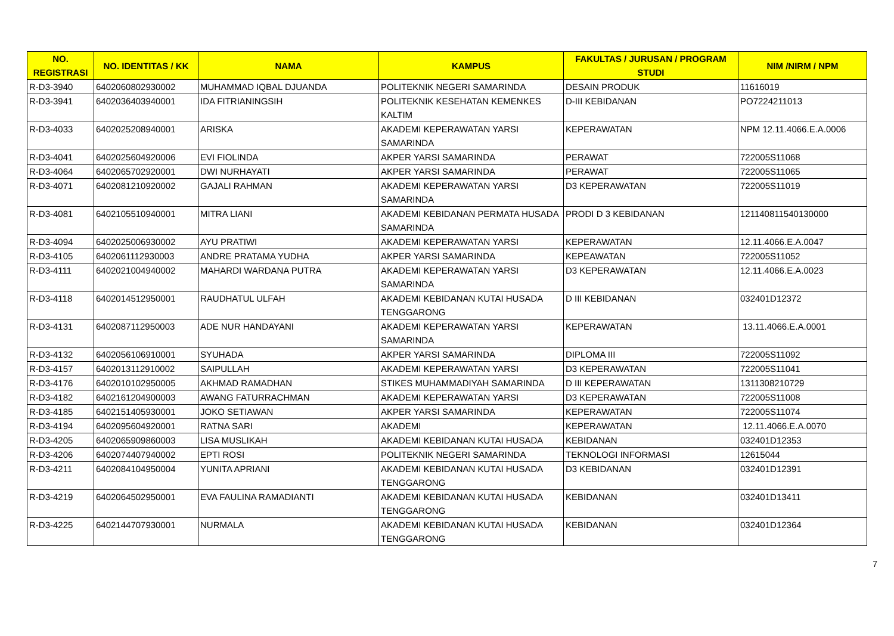| NO. REGISTRASI | NO. IDENTITAS / KK | NAMA | KAMPUS | FAKULTAS / JURUSAN / PROGRAM STUDI | NIM /NIRM / NPM |
| --- | --- | --- | --- | --- | --- |
| R-D3-3940 | 6402060802930002 | MUHAMMAD IQBAL DJUANDA | POLITEKNIK NEGERI SAMARINDA | DESAIN PRODUK | 11616019 |
| R-D3-3941 | 6402036403940001 | IDA FITRIANINGSIH | POLITEKNIK KESEHATAN KEMENKES KALTIM | D-III KEBIDANAN | PO7224211013 |
| R-D3-4033 | 6402025208940001 | ARISKA | AKADEMI KEPERAWATAN YARSI SAMARINDA | KEPERAWATAN | NPM 12.11.4066.E.A.0006 |
| R-D3-4041 | 6402025604920006 | EVI FIOLINDA | AKPER YARSI SAMARINDA | PERAWAT | 722005S11068 |
| R-D3-4064 | 6402065702920001 | DWI NURHAYATI | AKPER YARSI SAMARINDA | PERAWAT | 722005S11065 |
| R-D3-4071 | 6402081210920002 | GAJALI RAHMAN | AKADEMI KEPERAWATAN YARSI SAMARINDA | D3 KEPERAWATAN | 722005S11019 |
| R-D3-4081 | 6402105510940001 | MITRA LIANI | AKADEMI KEBIDANAN PERMATA HUSADA SAMARINDA | PRODI D 3 KEBIDANAN | 121140811540130000 |
| R-D3-4094 | 6402025006930002 | AYU PRATIWI | AKADEMI KEPERAWATAN YARSI | KEPERAWATAN | 12.11.4066.E.A.0047 |
| R-D3-4105 | 6402061112930003 | ANDRE PRATAMA YUDHA | AKPER YARSI SAMARINDA | KEPEAWATAN | 722005S11052 |
| R-D3-4111 | 6402021004940002 | MAHARDI WARDANA PUTRA | AKADEMI KEPERAWATAN YARSI SAMARINDA | D3 KEPERAWATAN | 12.11.4066.E.A.0023 |
| R-D3-4118 | 6402014512950001 | RAUDHATUL ULFAH | AKADEMI KEBIDANAN KUTAI HUSADA TENGGARONG | D III KEBIDANAN | 032401D12372 |
| R-D3-4131 | 6402087112950003 | ADE NUR HANDAYANI | AKADEMI KEPERAWATAN YARSI SAMARINDA | KEPERAWATAN | 13.11.4066.E.A.0001 |
| R-D3-4132 | 6402056106910001 | SYUHADA | AKPER YARSI SAMARINDA | DIPLOMA III | 722005S11092 |
| R-D3-4157 | 6402013112910002 | SAIPULLAH | AKADEMI KEPERAWATAN YARSI | D3 KEPERAWATAN | 722005S11041 |
| R-D3-4176 | 6402010102950005 | AKHMAD RAMADHAN | STIKES MUHAMMADIYAH SAMARINDA | D III KEPERAWATAN | 1311308210729 |
| R-D3-4182 | 6402161204900003 | AWANG FATURRACHMAN | AKADEMI KEPERAWATAN YARSI | D3 KEPERAWATAN | 722005S11008 |
| R-D3-4185 | 6402151405930001 | JOKO SETIAWAN | AKPER YARSI SAMARINDA | KEPERAWATAN | 722005S11074 |
| R-D3-4194 | 6402095604920001 | RATNA SARI | AKADEMI | KEPERAWATAN | 12.11.4066.E.A.0070 |
| R-D3-4205 | 6402065909860003 | LISA MUSLIKAH | AKADEMI KEBIDANAN KUTAI HUSADA | KEBIDANAN | 032401D12353 |
| R-D3-4206 | 6402074407940002 | EPTI ROSI | POLITEKNIK NEGERI SAMARINDA | TEKNOLOGI INFORMASI | 12615044 |
| R-D3-4211 | 6402084104950004 | YUNITA APRIANI | AKADEMI KEBIDANAN KUTAI HUSADA TENGGARONG | D3 KEBIDANAN | 032401D12391 |
| R-D3-4219 | 6402064502950001 | EVA FAULINA RAMADIANTI | AKADEMI KEBIDANAN KUTAI HUSADA TENGGARONG | KEBIDANAN | 032401D13411 |
| R-D3-4225 | 6402144707930001 | NURMALA | AKADEMI KEBIDANAN KUTAI HUSADA TENGGARONG | KEBIDANAN | 032401D12364 |
7